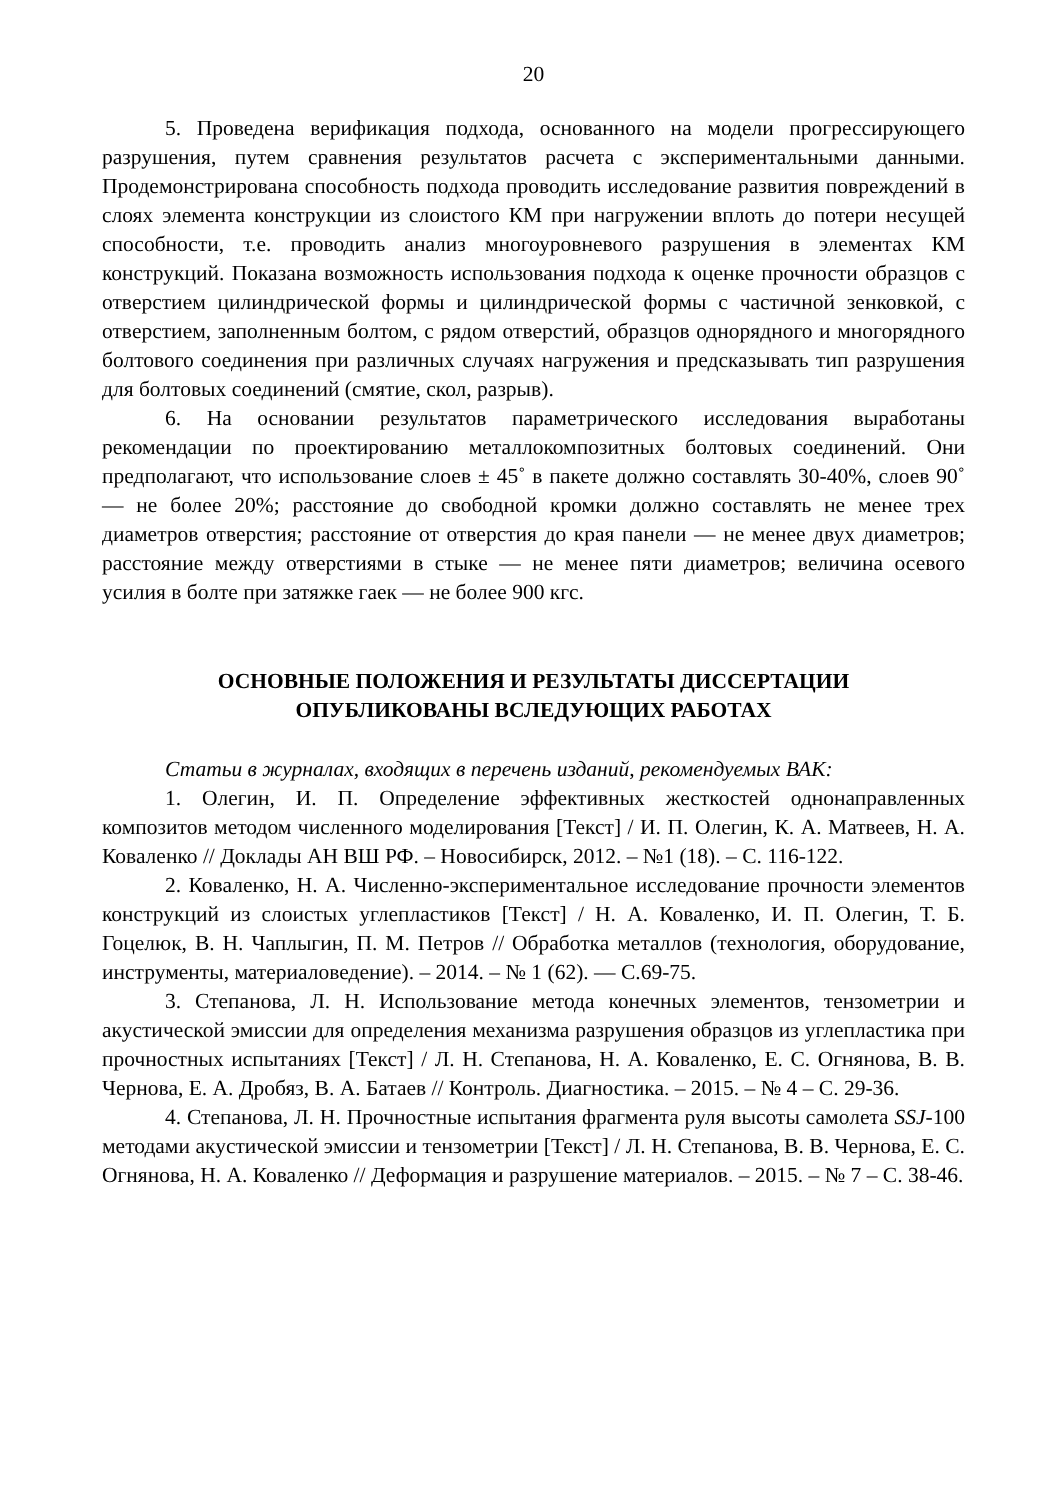20
5. Проведена верификация подхода, основанного на модели прогрессирующего разрушения, путем сравнения результатов расчета с экспериментальными данными. Продемонстрирована способность подхода проводить исследование развития повреждений в слоях элемента конструкции из слоистого КМ при нагружении вплоть до потери несущей способности, т.е. проводить анализ многоуровневого разрушения в элементах КМ конструкций. Показана возможность использования подхода к оценке прочности образцов с отверстием цилиндрической формы и цилиндрической формы с частичной зенковкой, с отверстием, заполненным болтом, с рядом отверстий, образцов однорядного и многорядного болтового соединения при различных случаях нагружения и предсказывать тип разрушения для болтовых соединений (смятие, скол, разрыв).
6. На основании результатов параметрического исследования выработаны рекомендации по проектированию металлокомпозитных болтовых соединений. Они предполагают, что использование слоев ± 45˚ в пакете должно составлять 30-40%, слоев 90˚ — не более 20%; расстояние до свободной кромки должно составлять не менее трех диаметров отверстия; расстояние от отверстия до края панели — не менее двух диаметров; расстояние между отверстиями в стыке — не менее пяти диаметров; величина осевого усилия в болте при затяжке гаек — не более 900 кгс.
ОСНОВНЫЕ ПОЛОЖЕНИЯ И РЕЗУЛЬТАТЫ ДИССЕРТАЦИИ
ОПУБЛИКОВАНЫ ВСЛЕДУЮЩИХ РАБОТАХ
Статьи в журналах, входящих в перечень изданий, рекомендуемых ВАК:
1. Олегин, И. П. Определение эффективных жесткостей однонаправленных композитов методом численного моделирования [Текст] / И. П. Олегин, К. А. Матвеев, Н. А. Коваленко // Доклады АН ВШ РФ. – Новосибирск, 2012. – №1 (18). – С. 116-122.
2. Коваленко, Н. А. Численно-экспериментальное исследование прочности элементов конструкций из слоистых углепластиков [Текст] / Н. А. Коваленко, И. П. Олегин, Т. Б. Гоцелюк, В. Н. Чаплыгин, П. М. Петров // Обработка металлов (технология, оборудование, инструменты, материаловедение). – 2014. – № 1 (62). — С.69-75.
3. Степанова, Л. Н. Использование метода конечных элементов, тензометрии и акустической эмиссии для определения механизма разрушения образцов из углепластика при прочностных испытаниях [Текст] / Л. Н. Степанова, Н. А. Коваленко, Е. С. Огнянова, В. В. Чернова, Е. А. Дробяз, В. А. Батаев // Контроль. Диагностика. – 2015. – № 4 – С. 29-36.
4. Степанова, Л. Н. Прочностные испытания фрагмента руля высоты самолета SSJ-100 методами акустической эмиссии и тензометрии [Текст] / Л. Н. Степанова, В. В. Чернова, Е. С. Огнянова, Н. А. Коваленко // Деформация и разрушение материалов. – 2015. – № 7 – С. 38-46.